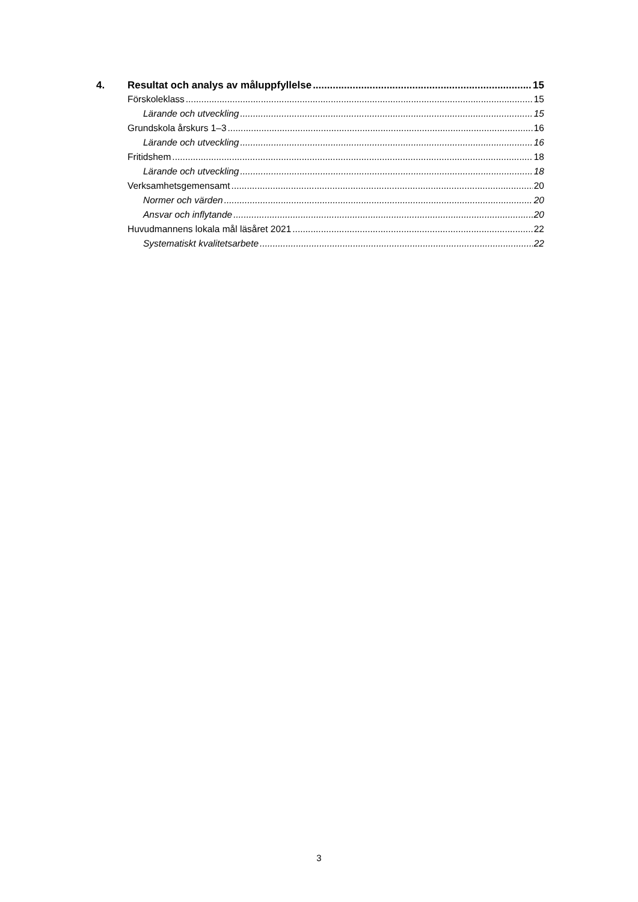4. Resultat och analys av måluppfyllelse 15
Förskoleklass 15
Lärande och utveckling 15
Grundskola årskurs 1–3 16
Lärande och utveckling 16
Fritidshem 18
Lärande och utveckling 18
Verksamhetsgemensamt 20
Normer och värden 20
Ansvar och inflytande 20
Huvudmannens lokala mål läsåret 2021 22
Systematiskt kvalitetsarbete 22
3